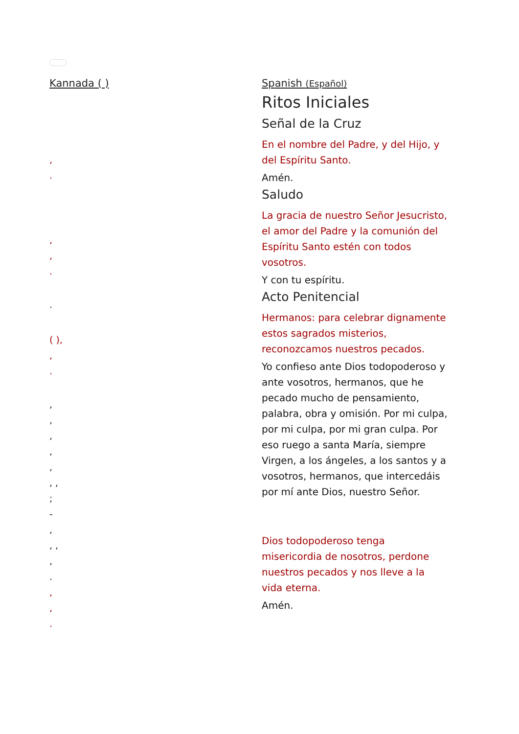Kannada ( )
,
.
,
,
.
.
( ),
,
.
,
,
,
,
,
, ,
;
-
,
, ,
,
.
,
,
.
Spanish (Español)
Ritos Iniciales
Señal de la Cruz
En el nombre del Padre, y del Hijo, y del Espíritu Santo.
Amén.
Saludo
La gracia de nuestro Señor Jesucristo, el amor del Padre y la comunión del Espíritu Santo estén con todos vosotros.
Y con tu espíritu.
Acto Penitencial
Hermanos: para celebrar dignamente estos sagrados misterios, reconozcamos nuestros pecados.
Yo confieso ante Dios todopoderoso y ante vosotros, hermanos, que he pecado mucho de pensamiento, palabra, obra y omisión. Por mi culpa, por mi culpa, por mi gran culpa. Por eso ruego a santa María, siempre Virgen, a los ángeles, a los santos y a vosotros, hermanos, que intercedáis por mí ante Dios, nuestro Señor.
Dios todopoderoso tenga misericordia de nosotros, perdone nuestros pecados y nos lleve a la vida eterna.
Amén.